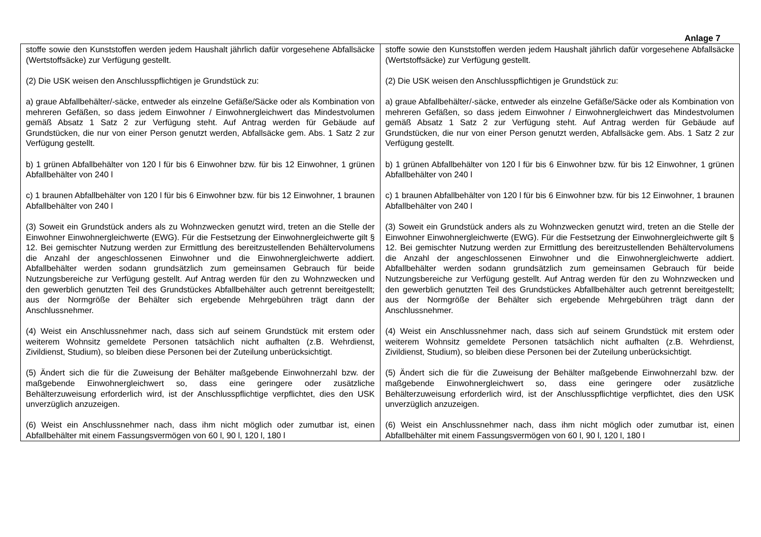Anlage 7
| stoffe sowie den Kunststoffen werden jedem Haushalt jährlich dafür vorgesehene Abfallsäcke (Wertstoffsäcke) zur Verfügung gestellt. (2) Die USK weisen den Anschlusspflichtigen je Grundstück zu: a) graue Abfallbehälter/-säcke, entweder als einzelne Gefäße/Säcke oder als Kombination von mehreren Gefäßen, so dass jedem Einwohner / Einwohnergleichwert das Mindestvolumen gemäß Absatz 1 Satz 2 zur Verfügung steht. Auf Antrag werden für Gebäude auf Grundstücken, die nur von einer Person genutzt werden, Abfallsäcke gem. Abs. 1 Satz 2 zur Verfügung gestellt. b) 1 grünen Abfallbehälter von 120 l für bis 6 Einwohner bzw. für bis 12 Einwohner, 1 grünen Abfallbehälter von 240 l c) 1 braunen Abfallbehälter von 120 l für bis 6 Einwohner bzw. für bis 12 Einwohner, 1 braunen Abfallbehälter von 240 l (3) Soweit ein Grundstück anders als zu Wohnzwecken genutzt wird, treten an die Stelle der Einwohner Einwohnergleichwerte (EWG). Für die Festsetzung der Einwohnergleichwerte gilt § 12. Bei gemischter Nutzung werden zur Ermittlung des bereitzustellenden Behältervolumens die Anzahl der angeschlossenen Einwohner und die Einwohnergleichwerte addiert. Abfallbehälter werden sodann grundsätzlich zum gemeinsamen Gebrauch für beide Nutzungsbereiche zur Verfügung gestellt. Auf Antrag werden für den zu Wohnzwecken und den gewerblich genutzten Teil des Grundstückes Abfallbehälter auch getrennt bereitgestellt; aus der Normgröße der Behälter sich ergebende Mehrgebühren trägt dann der Anschlussnehmer. (4) Weist ein Anschlussnehmer nach, dass sich auf seinem Grundstück mit erstem oder weiterem Wohnsitz gemeldete Personen tatsächlich nicht aufhalten (z.B. Wehrdienst, Zivildienst, Studium), so bleiben diese Personen bei der Zuteilung unberücksichtigt. (5) Ändert sich die für die Zuweisung der Behälter maßgebende Einwohnerzahl bzw. der maßgebende Einwohnergleichwert so, dass eine geringere oder zusätzliche Behälterzuweisung erforderlich wird, ist der Anschlusspflichtige verpflichtet, dies den USK unverzüglich anzuzeigen. (6) Weist ein Anschlussnehmer nach, dass ihm nicht möglich oder zumutbar ist, einen Abfallbehälter mit einem Fassungsvermögen von 60 l, 90 l, 120 l, 180 l | stoffe sowie den Kunststoffen werden jedem Haushalt jährlich dafür vorgesehene Abfallsäcke (Wertstoffsäcke) zur Verfügung gestellt. (2) Die USK weisen den Anschlusspflichtigen je Grundstück zu: a) graue Abfallbehälter/-säcke, entweder als einzelne Gefäße/Säcke oder als Kombination von mehreren Gefäßen, so dass jedem Einwohner / Einwohnergleichwert das Mindestvolumen gemäß Absatz 1 Satz 2 zur Verfügung steht. Auf Antrag werden für Gebäude auf Grundstücken, die nur von einer Person genutzt werden, Abfallsäcke gem. Abs. 1 Satz 2 zur Verfügung gestellt. b) 1 grünen Abfallbehälter von 120 l für bis 6 Einwohner bzw. für bis 12 Einwohner, 1 grünen Abfallbehälter von 240 l c) 1 braunen Abfallbehälter von 120 l für bis 6 Einwohner bzw. für bis 12 Einwohner, 1 braunen Abfallbehälter von 240 l (3) Soweit ein Grundstück anders als zu Wohnzwecken genutzt wird, treten an die Stelle der Einwohner Einwohnergleichwerte (EWG). Für die Festsetzung der Einwohnergleichwerte gilt § 12. Bei gemischter Nutzung werden zur Ermittlung des bereitzustellenden Behältervolumens die Anzahl der angeschlossenen Einwohner und die Einwohnergleichwerte addiert. Abfallbehälter werden sodann grundsätzlich zum gemeinsamen Gebrauch für beide Nutzungsbereiche zur Verfügung gestellt. Auf Antrag werden für den zu Wohnzwecken und den gewerblich genutzten Teil des Grundstückes Abfallbehälter auch getrennt bereitgestellt; aus der Normgröße der Behälter sich ergebende Mehrgebühren trägt dann der Anschlussnehmer. (4) Weist ein Anschlussnehmer nach, dass sich auf seinem Grundstück mit erstem oder weiterem Wohnsitz gemeldete Personen tatsächlich nicht aufhalten (z.B. Wehrdienst, Zivildienst, Studium), so bleiben diese Personen bei der Zuteilung unberücksichtigt. (5) Ändert sich die für die Zuweisung der Behälter maßgebende Einwohnerzahl bzw. der maßgebende Einwohnergleichwert so, dass eine geringere oder zusätzliche Behälterzuweisung erforderlich wird, ist der Anschlusspflichtige verpflichtet, dies den USK unverzüglich anzuzeigen. (6) Weist ein Anschlussnehmer nach, dass ihm nicht möglich oder zumutbar ist, einen Abfallbehälter mit einem Fassungsvermögen von 60 l, 90 l, 120 l, 180 l |